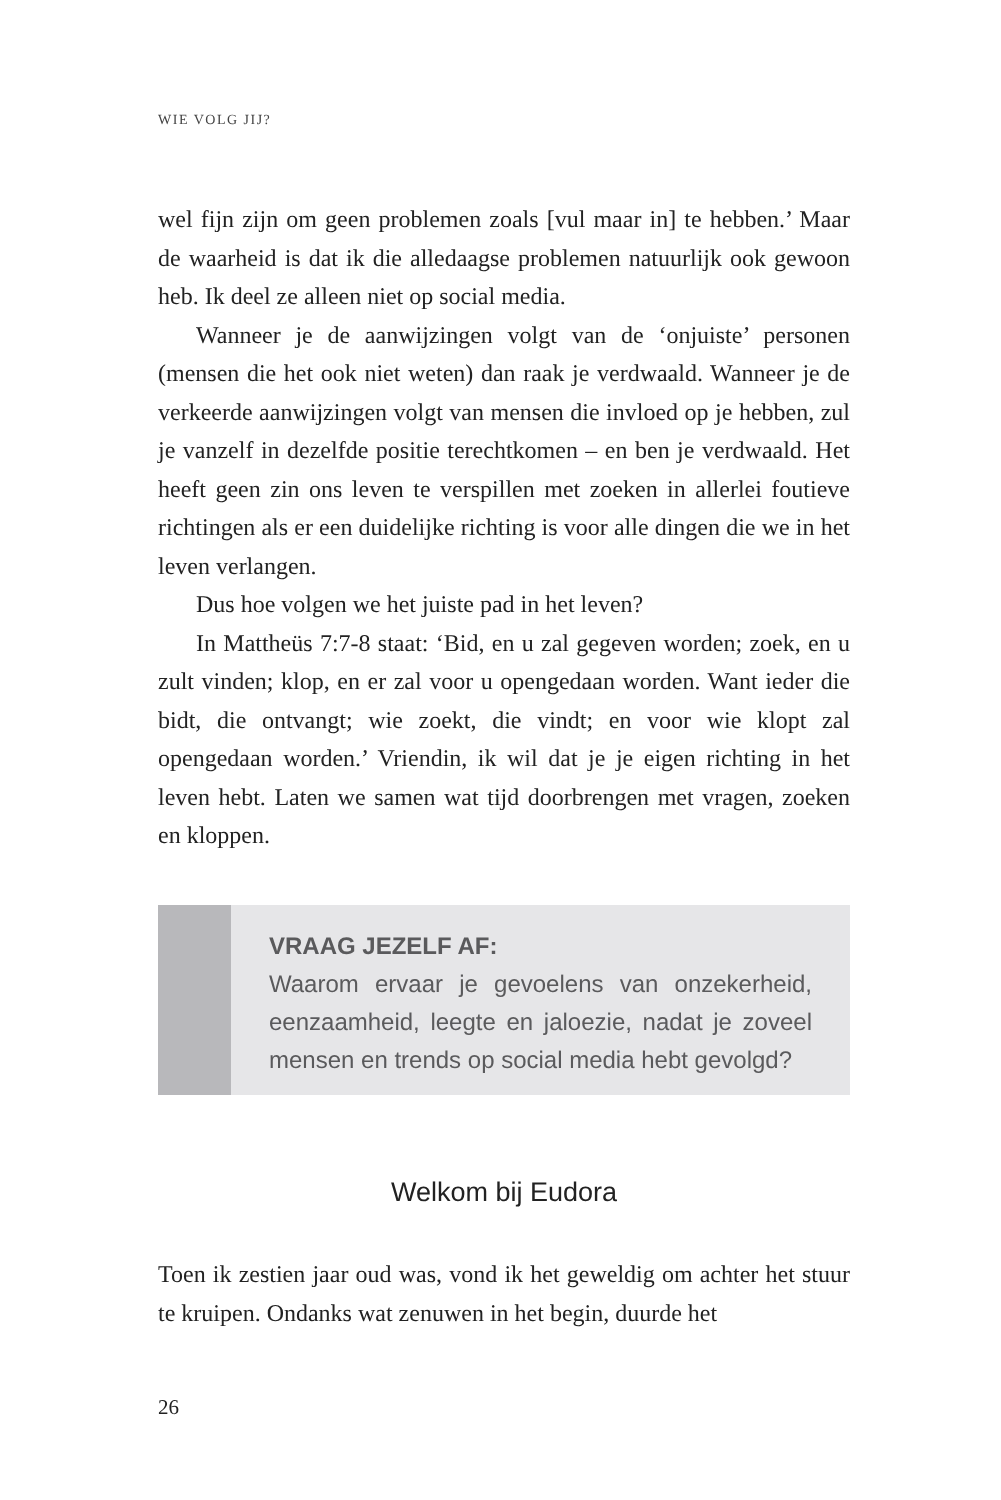WIE VOLG JIJ?
wel fijn zijn om geen problemen zoals [vul maar in] te hebben.’ Maar de waarheid is dat ik die alledaagse problemen natuurlijk ook gewoon heb. Ik deel ze alleen niet op social media.
Wanneer je de aanwijzingen volgt van de ‘onjuiste’ personen (mensen die het ook niet weten) dan raak je verdwaald. Wanneer je de verkeerde aanwijzingen volgt van mensen die invloed op je hebben, zul je vanzelf in dezelfde positie terechtkomen – en ben je verdwaald. Het heeft geen zin ons leven te verspillen met zoe­ken in allerlei foutieve richtingen als er een duidelijke richting is voor alle dingen die we in het leven verlangen.
Dus hoe volgen we het juiste pad in het leven?
In Mattheüs 7:7-8 staat: ‘Bid, en u zal gegeven worden; zoek, en u zult vinden; klop, en er zal voor u opengedaan worden. Want ieder die bidt, die ontvangt; wie zoekt, die vindt; en voor wie klopt zal opengedaan worden.’ Vriendin, ik wil dat je je eigen richting in het leven hebt. Laten we samen wat tijd doorbrengen met vragen, zoeken en kloppen.
VRAAG JEZELF AF:
Waarom ervaar je gevoelens van onzekerheid, eenzaamheid, leegte en jaloezie, nadat je zoveel mensen en trends op social media hebt gevolgd?
Welkom bij Eudora
Toen ik zestien jaar oud was, vond ik het geweldig om achter het stuur te kruipen. Ondanks wat zenuwen in het begin, duurde het
26